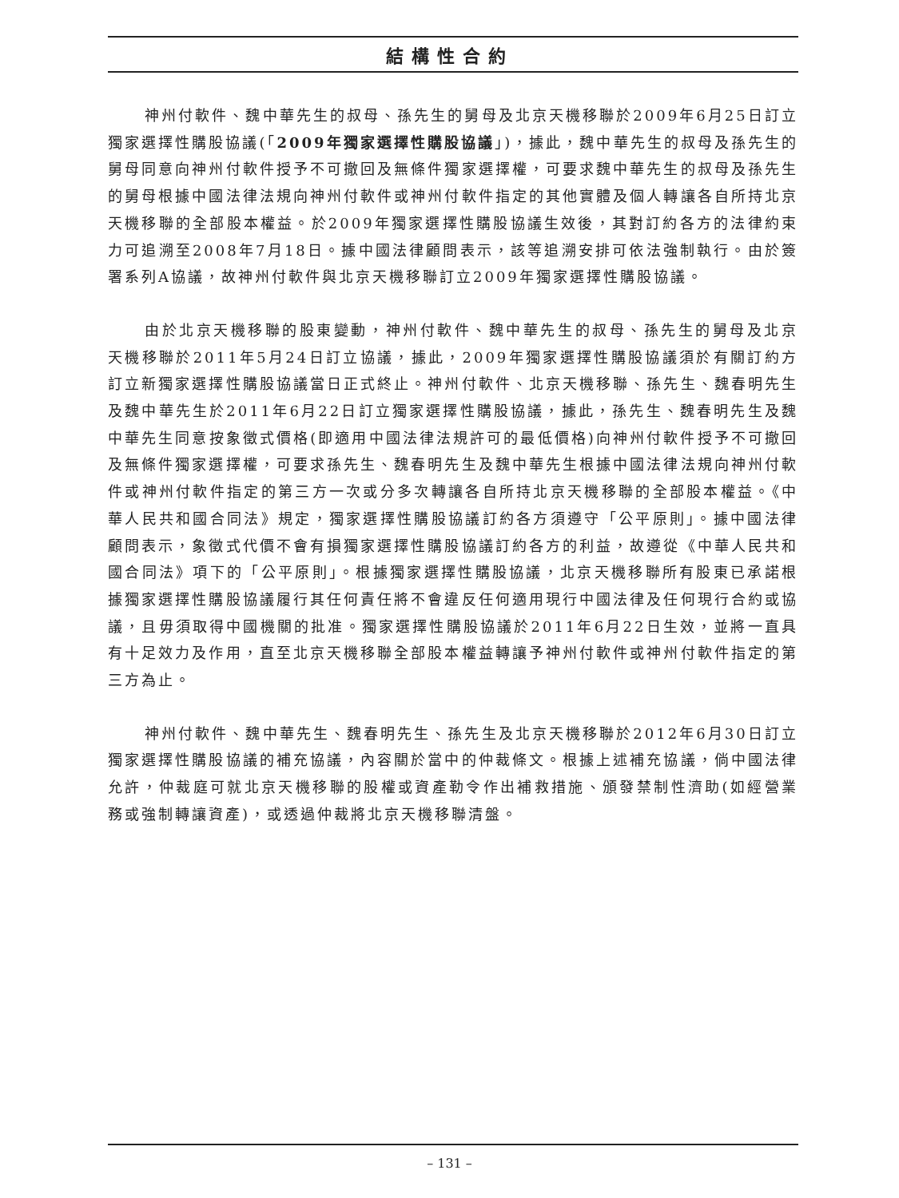結構性合約
神州付軟件、魏中華先生的叔母、孫先生的舅母及北京天機移聯於2009年6月25日訂立獨家選擇性購股協議(「2009年獨家選擇性購股協議」)，據此，魏中華先生的叔母及孫先生的舅母同意向神州付軟件授予不可撤回及無條件獨家選擇權，可要求魏中華先生的叔母及孫先生的舅母根據中國法律法規向神州付軟件或神州付軟件指定的其他實體及個人轉讓各自所持北京天機移聯的全部股本權益。於2009年獨家選擇性購股協議生效後，其對訂約各方的法律約束力可追溯至2008年7月18日。據中國法律顧問表示，該等追溯安排可依法強制執行。由於簽署系列A協議，故神州付軟件與北京天機移聯訂立2009年獨家選擇性購股協議。
由於北京天機移聯的股東變動，神州付軟件、魏中華先生的叔母、孫先生的舅母及北京天機移聯於2011年5月24日訂立協議，據此，2009年獨家選擇性購股協議須於有關訂約方訂立新獨家選擇性購股協議當日正式終止。神州付軟件、北京天機移聯、孫先生、魏春明先生及魏中華先生於2011年6月22日訂立獨家選擇性購股協議，據此，孫先生、魏春明先生及魏中華先生同意按象徵式價格(即適用中國法律法規許可的最低價格)向神州付軟件授予不可撤回及無條件獨家選擇權，可要求孫先生、魏春明先生及魏中華先生根據中國法律法規向神州付軟件或神州付軟件指定的第三方一次或分多次轉讓各自所持北京天機移聯的全部股本權益。《中華人民共和國合同法》規定，獨家選擇性購股協議訂約各方須遵守「公平原則」。據中國法律顧問表示，象徵式代價不會有損獨家選擇性購股協議訂約各方的利益，故遵從《中華人民共和國合同法》項下的「公平原則」。根據獨家選擇性購股協議，北京天機移聯所有股東已承諾根據獨家選擇性購股協議履行其任何責任將不會違反任何適用現行中國法律及任何現行合約或協議，且毋須取得中國機關的批准。獨家選擇性購股協議於2011年6月22日生效，並將一直具有十足效力及作用，直至北京天機移聯全部股本權益轉讓予神州付軟件或神州付軟件指定的第三方為止。
神州付軟件、魏中華先生、魏春明先生、孫先生及北京天機移聯於2012年6月30日訂立獨家選擇性購股協議的補充協議，內容關於當中的仲裁條文。根據上述補充協議，倘中國法律允許，仲裁庭可就北京天機移聯的股權或資產勒令作出補救措施、頒發禁制性濟助(如經營業務或強制轉讓資產)，或透過仲裁將北京天機移聯清盤。
– 131 –